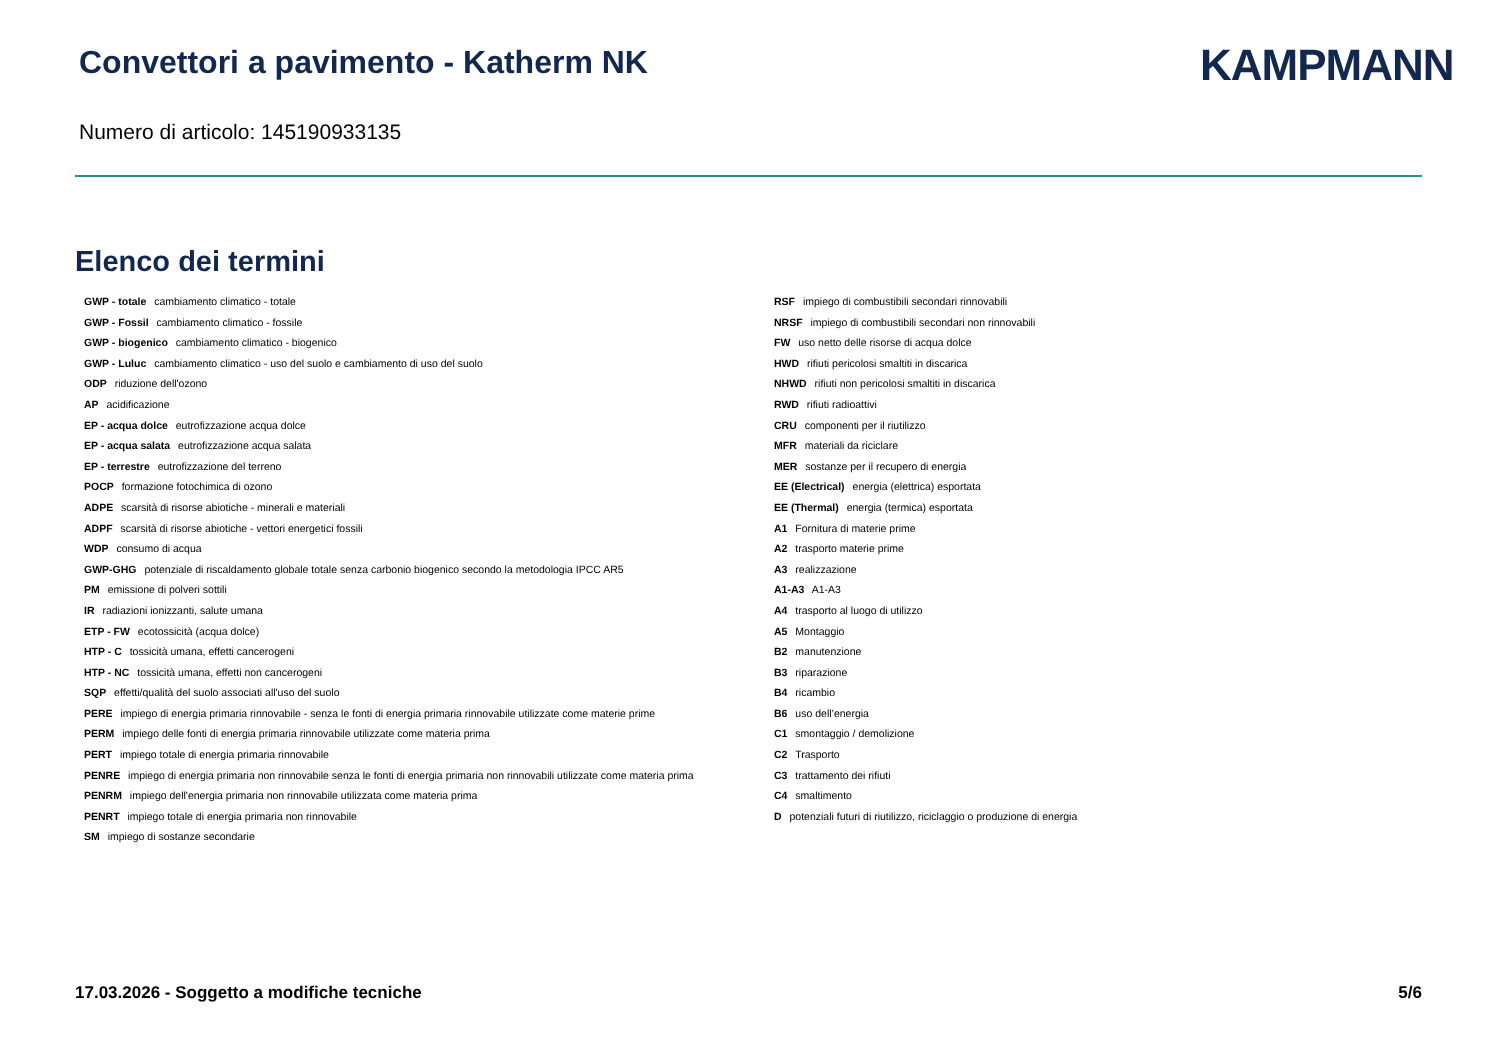Convettori a pavimento - Katherm NK
Numero di articolo: 145190933135
KAMPMANN
Elenco dei termini
GWP - totale cambiamento climatico - totale
GWP - Fossil cambiamento climatico - fossile
GWP - biogenico cambiamento climatico - biogenico
GWP - Luluc cambiamento climatico - uso del suolo e cambiamento di uso del suolo
ODP riduzione dell'ozono
AP acidificazione
EP - acqua dolce eutrofizzazione acqua dolce
EP - acqua salata eutrofizzazione acqua salata
EP - terrestre eutrofizzazione del terreno
POCP formazione fotochimica di ozono
ADPE scarsità di risorse abiotiche - minerali e materiali
ADPF scarsità di risorse abiotiche - vettori energetici fossili
WDP consumo di acqua
GWP-GHG potenziale di riscaldamento globale totale senza carbonio biogenico secondo la metodologia IPCC AR5
PM emissione di polveri sottili
IR radiazioni ionizzanti, salute umana
ETP - FW ecotossicità (acqua dolce)
HTP - C tossicità umana, effetti cancerogeni
HTP - NC tossicità umana, effetti non cancerogeni
SQP effetti/qualità del suolo associati all'uso del suolo
PERE impiego di energia primaria rinnovabile - senza le fonti di energia primaria rinnovabile utilizzate come materie prime
PERM impiego delle fonti di energia primaria rinnovabile utilizzate come materia prima
PERT impiego totale di energia primaria rinnovabile
PENRE impiego di energia primaria non rinnovabile senza le fonti di energia primaria non rinnovabili utilizzate come materia prima
PENRM impiego dell'energia primaria non rinnovabile utilizzata come materia prima
PENRT impiego totale di energia primaria non rinnovabile
SM impiego di sostanze secondarie
RSF impiego di combustibili secondari rinnovabili
NRSF impiego di combustibili secondari non rinnovabili
FW uso netto delle risorse di acqua dolce
HWD rifiuti pericolosi smaltiti in discarica
NHWD rifiuti non pericolosi smaltiti in discarica
RWD rifiuti radioattivi
CRU componenti per il riutilizzo
MFR materiali da riciclare
MER sostanze per il recupero di energia
EE (Electrical) energia (elettrica) esportata
EE (Thermal) energia (termica) esportata
A1 Fornitura di materie prime
A2 trasporto materie prime
A3 realizzazione
A1-A3 A1-A3
A4 trasporto al luogo di utilizzo
A5 Montaggio
B2 manutenzione
B3 riparazione
B4 ricambio
B6 uso dell’energia
C1 smontaggio / demolizione
C2 Trasporto
C3 trattamento dei rifiuti
C4 smaltimento
D potenziali futuri di riutilizzo, riciclaggio o produzione di energia
17.03.2026 - Soggetto a modifiche tecniche 5/6